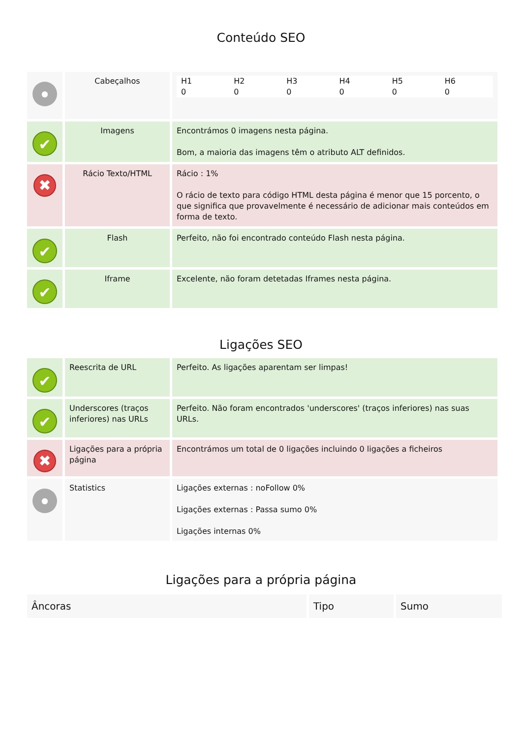Conteúdo SEO
| ● | Cabeçalhos | / H1 0 / H2 0 / H3 0 / H4 0 / H5 0 / H6 0 / |
| ✔ | Imagens | Encontrámos 0 imagens nesta página. Bom, a maioria das imagens têm o atributo ALT definidos. |
| ✖ | Rácio Texto/HTML | Rácio : 1% O rácio de texto para código HTML desta página é menor que 15 porcento, o que significa que provavelmente é necessário de adicionar mais conteúdos em forma de texto. |
| ✔ | Flash | Perfeito, não foi encontrado conteúdo Flash nesta página. |
| ✔ | Iframe | Excelente, não foram detetadas Iframes nesta página. |
Ligações SEO
| ✔ | Reescrita de URL | Perfeito. As ligações aparentam ser limpas! |
| ✔ | Underscores (traços inferiores) nas URLs | Perfeito. Não foram encontrados 'underscores' (traços inferiores) nas suas URLs. |
| ✖ | Ligações para a própria página | Encontrámos um total de 0 ligações incluindo 0 ligações a ficheiros |
| ● | Statistics | Ligações externas : noFollow 0% Ligações externas : Passa sumo 0% Ligações internas 0% |
Ligações para a própria página
| Âncoras | Tipo | Sumo |
| --- | --- | --- |